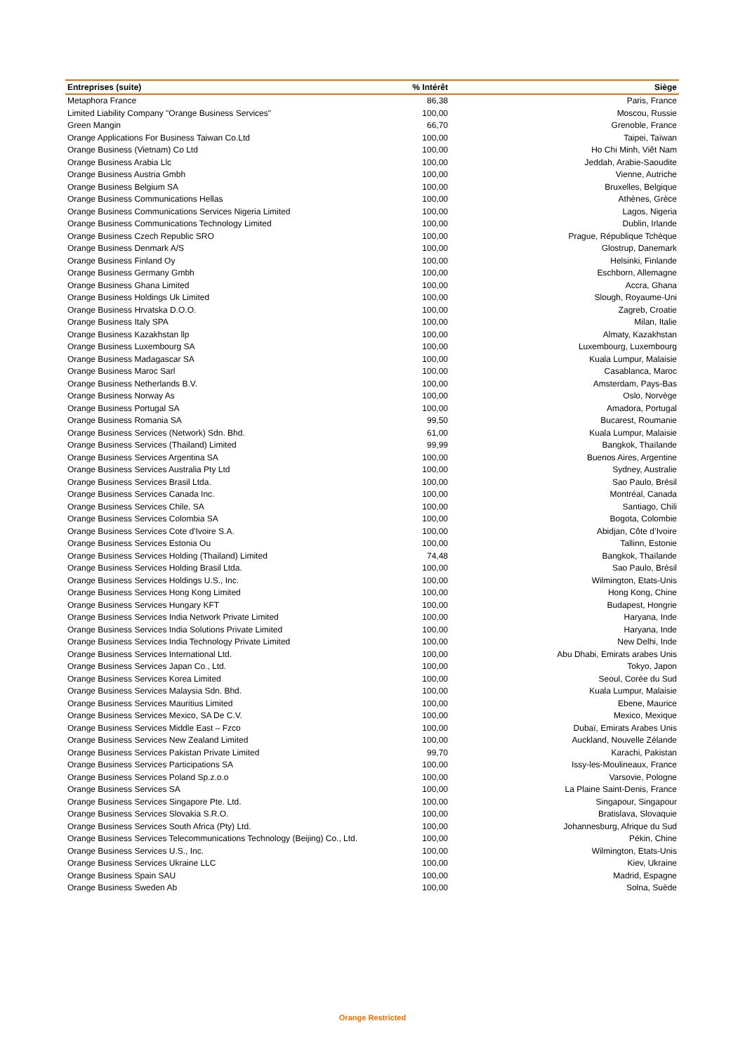| Entreprises (suite) | % Intérêt | Siège |
| --- | --- | --- |
| Metaphora France | 86,38 | Paris, France |
| Limited Liability Company "Orange Business Services" | 100,00 | Moscou, Russie |
| Green Mangin | 66,70 | Grenoble, France |
| Orange Applications For Business Taiwan Co.Ltd | 100,00 | Taipei, Taïwan |
| Orange Business (Vietnam) Co Ltd | 100,00 | Ho Chi Minh, Viêt Nam |
| Orange Business Arabia Llc | 100,00 | Jeddah, Arabie-Saoudite |
| Orange Business Austria Gmbh | 100,00 | Vienne, Autriche |
| Orange Business Belgium SA | 100,00 | Bruxelles, Belgique |
| Orange Business Communications Hellas | 100,00 | Athènes, Grèce |
| Orange Business Communications Services Nigeria Limited | 100,00 | Lagos, Nigeria |
| Orange Business Communications Technology Limited | 100,00 | Dublin, Irlande |
| Orange Business Czech Republic SRO | 100,00 | Prague, République Tchèque |
| Orange Business Denmark A/S | 100,00 | Glostrup, Danemark |
| Orange Business Finland Oy | 100,00 | Helsinki, Finlande |
| Orange Business Germany Gmbh | 100,00 | Eschborn, Allemagne |
| Orange Business Ghana Limited | 100,00 | Accra, Ghana |
| Orange Business Holdings Uk Limited | 100,00 | Slough, Royaume-Uni |
| Orange Business Hrvatska D.O.O. | 100,00 | Zagreb, Croatie |
| Orange Business Italy SPA | 100,00 | Milan, Italie |
| Orange Business Kazakhstan llp | 100,00 | Almaty, Kazakhstan |
| Orange Business Luxembourg SA | 100,00 | Luxembourg, Luxembourg |
| Orange Business Madagascar SA | 100,00 | Kuala Lumpur, Malaisie |
| Orange Business Maroc Sarl | 100,00 | Casablanca, Maroc |
| Orange Business Netherlands B.V. | 100,00 | Amsterdam, Pays-Bas |
| Orange Business Norway As | 100,00 | Oslo, Norvège |
| Orange Business Portugal SA | 100,00 | Amadora, Portugal |
| Orange Business Romania SA | 99,50 | Bucarest, Roumanie |
| Orange Business Services (Network) Sdn. Bhd. | 61,00 | Kuala Lumpur, Malaisie |
| Orange Business Services (Thailand) Limited | 99,99 | Bangkok, Thaïlande |
| Orange Business Services Argentina SA | 100,00 | Buenos Aires, Argentine |
| Orange Business Services Australia Pty Ltd | 100,00 | Sydney, Australie |
| Orange Business Services Brasil Ltda. | 100,00 | Sao Paulo, Brésil |
| Orange Business Services Canada Inc. | 100,00 | Montréal, Canada |
| Orange Business Services Chile, SA | 100,00 | Santiago, Chili |
| Orange Business Services Colombia SA | 100,00 | Bogota, Colombie |
| Orange Business Services Cote d'Ivoire S.A. | 100,00 | Abidjan, Côte d’Ivoire |
| Orange Business Services Estonia Ou | 100,00 | Tallinn, Estonie |
| Orange Business Services Holding (Thailand) Limited | 74,48 | Bangkok, Thaïlande |
| Orange Business Services Holding Brasil Ltda. | 100,00 | Sao Paulo, Brésil |
| Orange Business Services Holdings U.S., Inc. | 100,00 | Wilmington, Etats-Unis |
| Orange Business Services Hong Kong Limited | 100,00 | Hong Kong, Chine |
| Orange Business Services Hungary KFT | 100,00 | Budapest, Hongrie |
| Orange Business Services India Network Private Limited | 100,00 | Haryana, Inde |
| Orange Business Services India Solutions Private Limited | 100,00 | Haryana, Inde |
| Orange Business Services India Technology Private Limited | 100,00 | New Delhi, Inde |
| Orange Business Services International Ltd. | 100,00 | Abu Dhabi, Emirats arabes Unis |
| Orange Business Services Japan Co., Ltd. | 100,00 | Tokyo, Japon |
| Orange Business Services Korea Limited | 100,00 | Seoul, Corée du Sud |
| Orange Business Services Malaysia Sdn. Bhd. | 100,00 | Kuala Lumpur, Malaisie |
| Orange Business Services Mauritius Limited | 100,00 | Ebene, Maurice |
| Orange Business Services Mexico, SA De C.V. | 100,00 | Mexico, Mexique |
| Orange Business Services Middle East – Fzco | 100,00 | Dubaï, Emirats Arabes Unis |
| Orange Business Services New Zealand Limited | 100,00 | Auckland, Nouvelle Zélande |
| Orange Business Services Pakistan Private Limited | 99,70 | Karachi, Pakistan |
| Orange Business Services Participations SA | 100,00 | Issy-les-Moulineaux, France |
| Orange Business Services Poland Sp.z.o.o | 100,00 | Varsovie, Pologne |
| Orange Business Services SA | 100,00 | La Plaine Saint-Denis, France |
| Orange Business Services Singapore Pte. Ltd. | 100,00 | Singapour, Singapour |
| Orange Business Services Slovakia S.R.O. | 100,00 | Bratislava, Slovaquie |
| Orange Business Services South Africa (Pty) Ltd. | 100,00 | Johannesburg, Afrique du Sud |
| Orange Business Services Telecommunications Technology (Beijing) Co., Ltd. | 100,00 | Pékin, Chine |
| Orange Business Services U.S., Inc. | 100,00 | Wilmington, Etats-Unis |
| Orange Business Services Ukraine LLC | 100,00 | Kiev, Ukraine |
| Orange Business Spain SAU | 100,00 | Madrid, Espagne |
| Orange Business Sweden Ab | 100,00 | Solna, Suède |
Orange Restricted